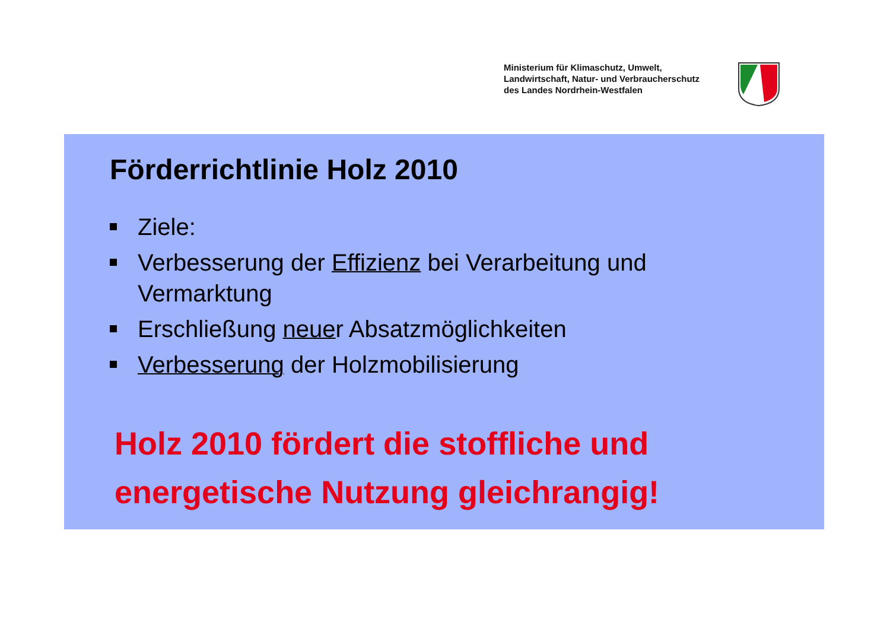Ministerium für Klimaschutz, Umwelt,
Landwirtschaft, Natur- und Verbraucherschutz
des Landes Nordrhein-Westfalen
Förderrichtlinie Holz 2010
Ziele:
Verbesserung der Effizienz bei Verarbeitung und Vermarktung
Erschließung neuer Absatzmöglichkeiten
Verbesserung der Holzmobilisierung
Holz 2010 fördert die stoffliche und
energetische Nutzung gleichrangig!